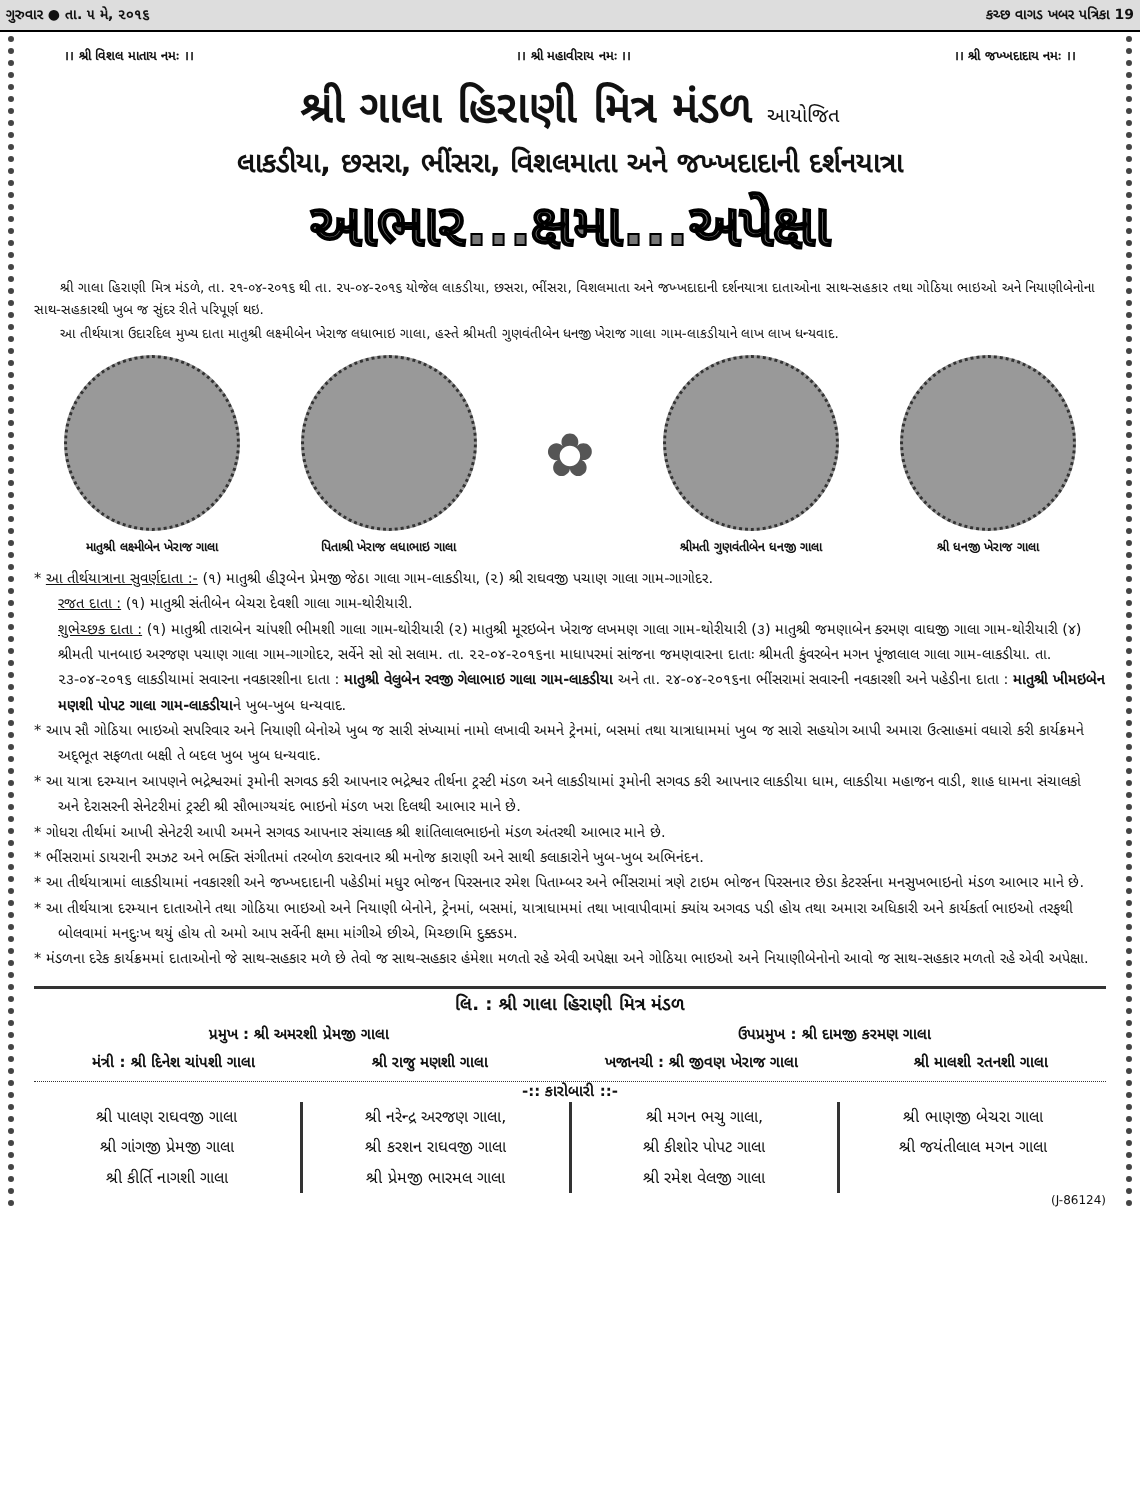ગુરુવાર ● તા. ૫ મે, ૨૦૧૬ કચ્છ વાગડ ખબર પત્રિકા 19
।। શ્રી વિશલ માતાય નમઃ ।। ।। શ્રી મહાવીરાય નમઃ ।। ।। શ્રી જખ્ખદાદાય નમઃ ।।
શ્રી ગાલા હિરાણી મિત્ર મંડળ આયોજિત
લાકડીયા, છસરા, ભીંસરા, વિશલમાતા અને જખ્ખદાદાની દર્શનયાત્રા
આભાર...ક્ષમા...અપેક્ષા
શ્રી ગાલા હિરાણી મિત્ર મંડળે, તા. ૨૧-૦૪-૨૦૧૬ થી તા. ૨૫-૦૪-૨૦૧૬ યોજેલ લાકડીયા, છસરા, ભીંસરા, વિશલમાતા અને જખ્ખદાદાની દર્શનયાત્રા દાતાઓના સાથ-સહકાર તથા ગોઠિયા ભાઇઓ અને નિયાણીબેનોના સાથ-સહકારથી ખુબ જ સુંદર રીતે પરિપૂર્ણ થઇ.
આ તીર્થયાત્રા ઉદારદિલ મુખ્ય દાતા માતુશ્રી લક્ષ્મીબેન ખેરાજ લધાભાઇ ગાલા, હસ્તે શ્રીમતી ગુણવંતીબેન ધનજી ખેરાજ ગાલા ગામ-લાકડીયાને લાખ લાખ ધન્યવાદ.
માતુશ્રી લક્ષ્મીબેન ખેરાજ ગાલા
પિતાશ્રી ખેરાજ લધાભાઇ ગાલા
✿
શ્રીમતી ગુણવંતીબેન ધનજી ગાલા શ્રી ધનજી ખેરાજ ગાલા
* આ તીર્થયાત્રાના સુવર્ણદાતા :- (૧) માતુશ્રી હીરૂબેન પ્રેમજી જેઠા ગાલા ગામ-લાકડીયા, (૨) શ્રી રાઘવજી પચાણ ગાલા ગામ-ગાગોદર.
રજત દાતા : (૧) માતુશ્રી સંતીબેન બેચરા દેવશી ગાલા ગામ-થોરીયારી.
શુભેચ્છક દાતા : (૧) માતુશ્રી તારાબેન ચાંપશી ભીમશી ગાલા ગામ-થોરીયારી (૨) માતુશ્રી મૂરઇબેન ખેરાજ લખમણ ગાલા ગામ-થોરીયારી (૩) માતુશ્રી જમણાબેન કરમણ વાઘજી ગાલા ગામ-થોરીયારી (૪) શ્રીમતી પાનબાઇ અરજણ પચાણ ગાલા ગામ-ગાગોદર, સર્વેને સો સો સલામ. તા. ૨૨-૦૪-૨૦૧૬ના માધાપરમાં સાંજના જમણવારના દાતાઃ શ્રીમતી કુંવરબેન મગન પૂંજાલાલ ગાલા ગામ-લાકડીયા. તા. ૨૩-૦૪-૨૦૧૬ લાકડીયામાં સવારના નવકારશીના દાતા : માતુશ્રી વેલુબેન રવજી ગેલાભાઇ ગાલા ગામ-લાકડીયા અને તા. ૨૪-૦૪-૨૦૧૬ના ભીંસરામાં સવારની નવકારશી અને પહેડીના દાતા : માતુશ્રી ખીમઇબેન મણશી પોપટ ગાલા ગામ-લાકડીયાને ખુબ-ખુબ ધન્યવાદ.
* આપ સૌ ગોઠિયા ભાઇઓ સપરિવાર અને નિયાણી બેનોએ ખુબ જ સારી સંખ્યામાં નામો લખાવી અમને ટ્રેનમાં, બસમાં તથા યાત્રાધામમાં ખુબ જ સારો સહયોગ આપી અમારા ઉત્સાહમાં વધારો કરી કાર્યક્રમને અદ્‌ભૂત સફળતા બક્ષી તે બદલ ખુબ ખુબ ધન્યવાદ.
* આ યાત્રા દરમ્યાન આપણને ભદ્રેશ્વરમાં રૂમોની સગવડ કરી આપનાર ભદ્રેશ્વર તીર્થના ટ્રસ્ટી મંડળ અને લાકડીયામાં રૂમોની સગવડ કરી આપનાર લાકડીયા ધામ, લાકડીયા મહાજન વાડી, શાહ ધામના સંચાલકો અને દેરાસરની સેનેટરીમાં ટ્રસ્ટી શ્રી સૌભાગ્યચંદ ભાઇનો મંડળ ખરા દિલથી આભાર માને છે.
* ગોધરા તીર્થમાં આખી સેનેટરી આપી અમને સગવડ આપનાર સંચાલક શ્રી શાંતિલાલભાઇનો મંડળ અંતરથી આભાર માને છે.
* ભીંસરામાં ડાયરાની રમઝટ અને ભક્તિ સંગીતમાં તરબોળ કરાવનાર શ્રી મનોજ કારાણી અને સાથી કલાકારોને ખુબ-ખુબ અભિનંદન.
* આ તીર્થયાત્રામાં લાકડીયામાં નવકારશી અને જખ્ખદાદાની પહેડીમાં મધુર ભોજન પિરસનાર રમેશ પિતામ્બર અને ભીંસરામાં ત્રણે ટાઇમ ભોજન પિરસનાર છેડા કેટરર્સના મનસુખભાઇનો મંડળ આભાર માને છે.
* આ તીર્થયાત્રા દરમ્યાન દાતાઓને તથા ગોઠિયા ભાઇઓ અને નિયાણી બેનોને, ટ્રેનમાં, બસમાં, યાત્રાધામમાં તથા ખાવાપીવામાં ક્યાંય અગવડ પડી હોય તથા અમારા અધિકારી અને કાર્યકર્તા ભાઇઓ તરફથી બોલવામાં મનદુઃખ થયું હોય તો અમો આપ સર્વેની ક્ષમા માંગીએ છીએ, મિચ્છામિ દુક્કડમ.
* મંડળના દરેક કાર્યક્રમમાં દાતાઓનો જે સાથ-સહકાર મળે છે તેવો જ સાથ-સહકાર હંમેશા મળતો રહે એવી અપેક્ષા અને ગોઠિયા ભાઇઓ અને નિયાણીબેનોનો આવો જ સાથ-સહકાર મળતો રહે એવી અપેક્ષા.
લિ. : શ્રી ગાલા હિરાણી મિત્ર મંડળ
પ્રમુખ : શ્રી અમરશી પ્રેમજી ગાલા ઉપપ્રમુખ : શ્રી દામજી કરમણ ગાલા
મંત્રી : શ્રી દિનેશ ચાંપશી ગાલા શ્રી રાજુ મણશી ગાલા ખજાનચી : શ્રી જીવણ ખેરાજ ગાલા શ્રી માલશી રતનશી ગાલા
-:: કારોબારી ::-
શ્રી પાલણ રાઘવજી ગાલા
શ્રી ગાંગજી પ્રેમજી ગાલા
શ્રી કીર્તિ નાગશી ગાલા
શ્રી નરેન્દ્ર અરજણ ગાલા,
શ્રી કરશન રાઘવજી ગાલા
શ્રી પ્રેમજી ભારમલ ગાલા
શ્રી મગન ભચુ ગાલા,
શ્રી કીશોર પોપટ ગાલા
શ્રી રમેશ વેલજી ગાલા
શ્રી ભાણજી બેચરા ગાલા
શ્રી જયંતીલાલ મગન ગાલા
(J-86124)